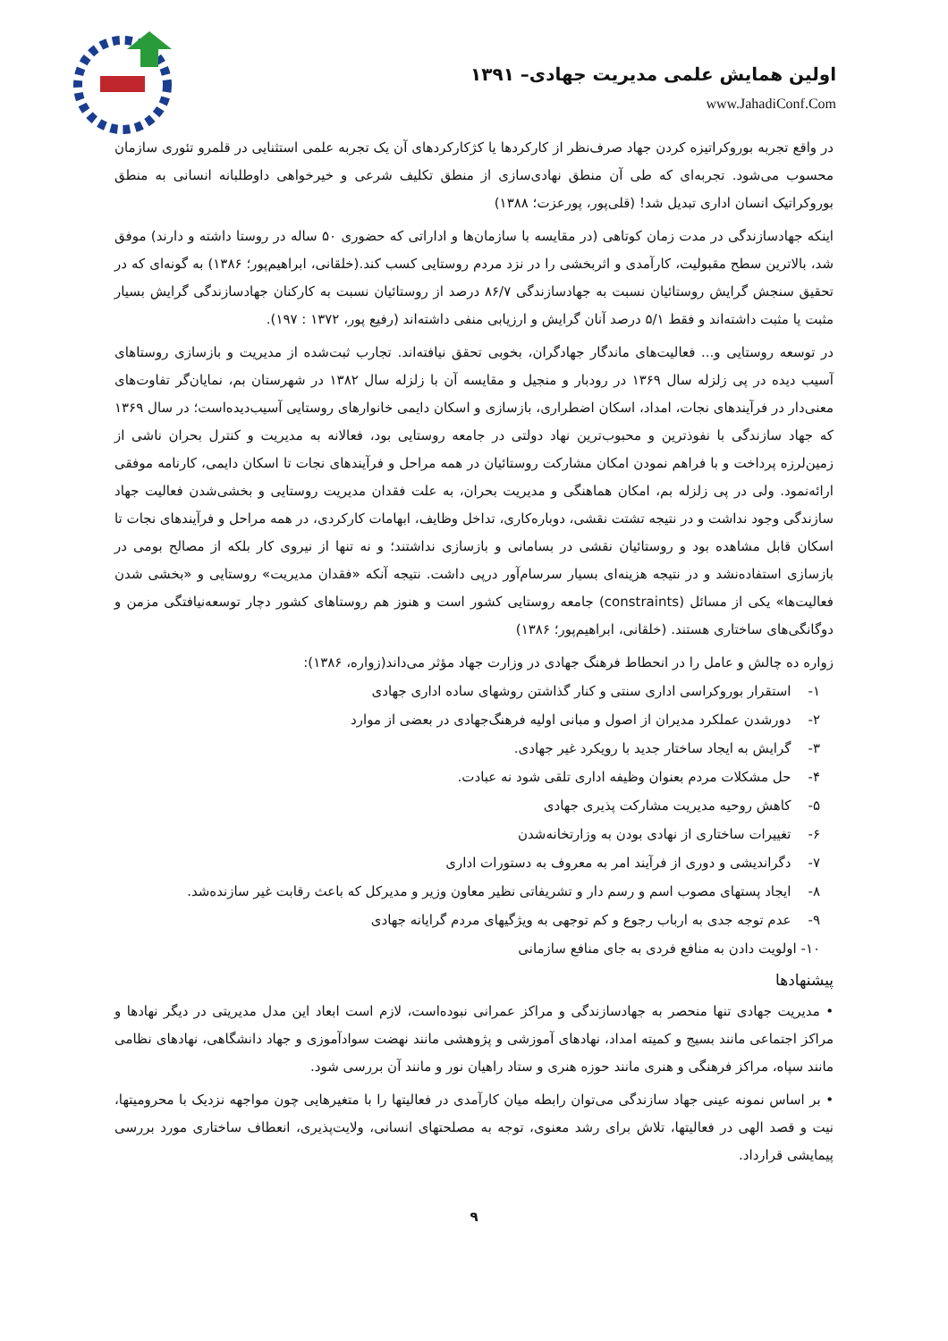اولین همایش علمی مدیریت جهادی– ۱۳۹۱
www.JahadiConf.Com
در واقع تجربه بوروکراتیزه کردن جهاد صرف‌نظر از کارکردها یا کژکارکردهای آن یک تجربه علمی استثنایی در قلمرو تئوری سازمان محسوب می‌شود. تجربه‌ای که طی آن منطق نهادی‌سازی از منطق تکلیف شرعی و خیرخواهی داوطلبانه انسانی به منطق بوروکراتیک انسان اداری تبدیل شد! (قلی‌پور، پورعزت؛ ۱۳۸۸)
اینکه جهادسازندگی در مدت زمان کوتاهی (در مقایسه با سازمان‌ها و اداراتی که حضوری ۵۰ ساله در روستا داشته و دارند) موفق شد، بالاترین سطح مقبولیت، کارآمدی و اثربخشی را در نزد مردم روستایی کسب کند.(خلقانی، ابراهیم‌پور؛ ۱۳۸۶) به گونه‌ای که در تحقیق سنجش گرایش روستائیان نسبت به جهادسازندگی ۸۶/۷ درصد از روستائیان نسبت به کارکنان جهادسازندگی گرایش بسیار مثبت یا مثبت داشته‌اند و فقط ۵/۱ درصد آنان گرایش و ارزیابی منفی داشته‌اند (رفیع پور، ۱۳۷۲ : ۱۹۷).
در توسعه روستایی و... فعالیت‌های ماندگار جهادگران، بخوبی تحقق نیافته‌اند. تجارب ثبت‌شده از مدیریت و بازسازی روستاهای آسیب دیده در پی زلزله سال ۱۳۶۹ در رودبار و منجیل و مقایسه آن با زلزله سال ۱۳۸۲ در شهرستان بم، نمایان‌گر تفاوت‌های معنی‌دار در فرآیندهای نجات، امداد، اسکان اضطراری، بازسازی و اسکان دایمی خانوارهای روستایی آسیب‌دیده‌است؛ در سال ۱۳۶۹ که جهاد سازندگی با نفوذترین و محبوب‌ترین نهاد دولتی در جامعه روستایی بود، فعالانه به مدیریت و کنترل بحران ناشی از زمین‌لرزه پرداخت و با فراهم نمودن امکان مشارکت روستائیان در همه مراحل و فرآیندهای نجات تا اسکان دایمی، کارنامه موفقی ارائه‌نمود. ولی در پی زلزله بم، امکان هماهنگی و مدیریت بحران، به علت فقدان مدیریت روستایی و بخشی‌شدن فعالیت جهاد سازندگی وجود نداشت و در نتیجه تشتت نقشی، دوباره‌کاری، تداخل وظایف، ابهامات کارکردی، در همه مراحل و فرآیندهای نجات تا اسکان قابل مشاهده بود و روستائیان نقشی در بسامانی و بازسازی نداشتند؛ و نه تنها از نیروی کار بلکه از مصالح بومی در بازسازی استفاده‌نشد و در نتیجه هزینه‌ای بسیار سرسام‌آور درپی داشت. نتیجه آنکه «فقدان مدیریت» روستایی و «بخشی شدن فعالیت‌ها» یکی از مسائل (constraints) جامعه روستایی کشور است و هنوز هم روستاهای کشور دچار توسعه‌نیافتگی مزمن و دوگانگی‌های ساختاری هستند. (خلقانی، ابراهیم‌پور؛ ۱۳۸۶)
زواره ده چالش و عامل را در انحطاط فرهنگ جهادی در وزارت جهاد مؤثر می‌داند(زواره، ۱۳۸۶):
۱- استقرار بوروکراسی اداری سنتی و کنار گذاشتن روشهای ساده اداری جهادی
۲- دورشدن عملکرد مدیران از اصول و مبانی اولیه فرهنگ‌جهادی در بعضی از موارد
۳- گرایش به ایجاد ساختار جدید با رویکرد غیر جهادی.
۴- حل مشکلات مردم بعنوان وظیفه اداری تلقی شود نه عبادت.
۵- کاهش روحیه مدیریت مشارکت پذیری جهادی
۶- تغییرات ساختاری از نهادی بودن به وزارتخانه‌شدن
۷- دگراندیشی و دوری از فرآیند امر به معروف به دستورات اداری
۸- ایجاد پستهای مصوب اسم و رسم دار و تشریفاتی نظیر معاون وزیر و مدیرکل که باعث رقابت غیر سازنده‌شد.
۹- عدم توجه جدی به ارباب رجوع و کم توجهی به ویژگیهای مردم گرایانه جهادی
۱۰- اولویت دادن به منافع فردی به جای منافع سازمانی
پیشنهادها
• مدیریت جهادی تنها منحصر به جهادسازندگی و مراکز عمرانی نبوده‌است، لازم است ابعاد این مدل مدیریتی در دیگر نهادها و مراکز اجتماعی مانند بسیج و کمیته امداد، نهادهای آموزشی و پژوهشی مانند نهضت سوادآموزی و جهاد دانشگاهی، نهادهای نظامی مانند سپاه، مراکز فرهنگی و هنری مانند حوزه هنری و ستاد راهیان نور و مانند آن بررسی شود.
• بر اساس نمونه عینی جهاد سازندگی می‌توان رابطه میان کارآمدی در فعالیتها را با متغیرهایی چون مواجهه نزدیک با محرومیتها، نیت و قصد الهی در فعالیتها، تلاش برای رشد معنوی، توجه به مصلحتهای انسانی، ولایت‌پذیری، انعطاف ساختاری مورد بررسی پیمایشی قرارداد.
۹